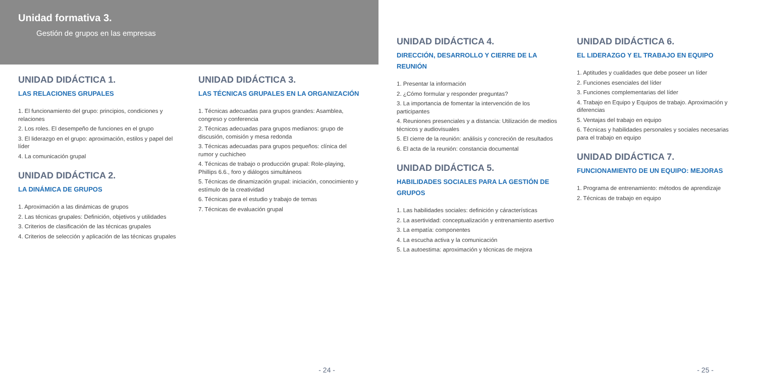Unidad formativa 3.
Gestión de grupos en las empresas
UNIDAD DIDÁCTICA 1.
LAS RELACIONES GRUPALES
1. El funcionamiento del grupo: principios, condiciones y relaciones
2. Los roles. El desempeño de funciones en el grupo
3. El liderazgo en el grupo: aproximación, estilos y papel del líder
4. La comunicación grupal
UNIDAD DIDÁCTICA 2.
LA DINÁMICA DE GRUPOS
1. Aproximación a las dinámicas de grupos
2. Las técnicas grupales: Definición, objetivos y utilidades
3. Criterios de clasificación de las técnicas grupales
4. Criterios de selección y aplicación de las técnicas grupales
UNIDAD DIDÁCTICA 3.
LAS TÉCNICAS GRUPALES EN LA ORGANIZACIÓN
1. Técnicas adecuadas para grupos grandes: Asamblea, congreso y conferencia
2. Técnicas adecuadas para grupos medianos: grupo de discusión, comisión y mesa redonda
3. Técnicas adecuadas para grupos pequeños: clínica del rumor y cuchicheo
4. Técnicas de trabajo o producción grupal: Role-playing, Phillips 6.6., foro y diálogos simultáneos
5. Técnicas de dinamización grupal: iniciación, conocimiento y estímulo de la creatividad
6. Técnicas para el estudio y trabajo de temas
7. Técnicas de evaluación grupal
- 24 -
UNIDAD DIDÁCTICA 4.
DIRECCIÓN, DESARROLLO Y CIERRE DE LA REUNIÓN
1. Presentar la información
2. ¿Cómo formular y responder preguntas?
3. La importancia de fomentar la intervención de los participantes
4. Reuniones presenciales y a distancia: Utilización de medios técnicos y audiovisuales
5. El cierre de la reunión: análisis y concreción de resultados
6. El acta de la reunión: constancia documental
UNIDAD DIDÁCTICA 5.
HABILIDADES SOCIALES PARA LA GESTIÓN DE GRUPOS
1. Las habilidades sociales: definición y cáracterísticas
2. La asertividad: conceptualización y entrenamiento asertivo
3. La empatía: componentes
4. La escucha activa y la comunicación
5. La autoestima: aproximación y técnicas de mejora
UNIDAD DIDÁCTICA 6.
EL LIDERAZGO Y EL TRABAJO EN EQUIPO
1. Aptitudes y cualidades que debe poseer un líder
2. Funciones esenciales del líder
3. Funciones complementarias del líder
4. Trabajo en Equipo y Equipos de trabajo. Aproximación y diferencias
5. Ventajas del trabajo en equipo
6. Técnicas y habilidades personales y sociales necesarias para el trabajo en equipo
UNIDAD DIDÁCTICA 7.
FUNCIONAMIENTO DE UN EQUIPO: MEJORAS
1. Programa de entrenamiento: métodos de aprendizaje
2. Técnicas de trabajo en equipo
- 25 -